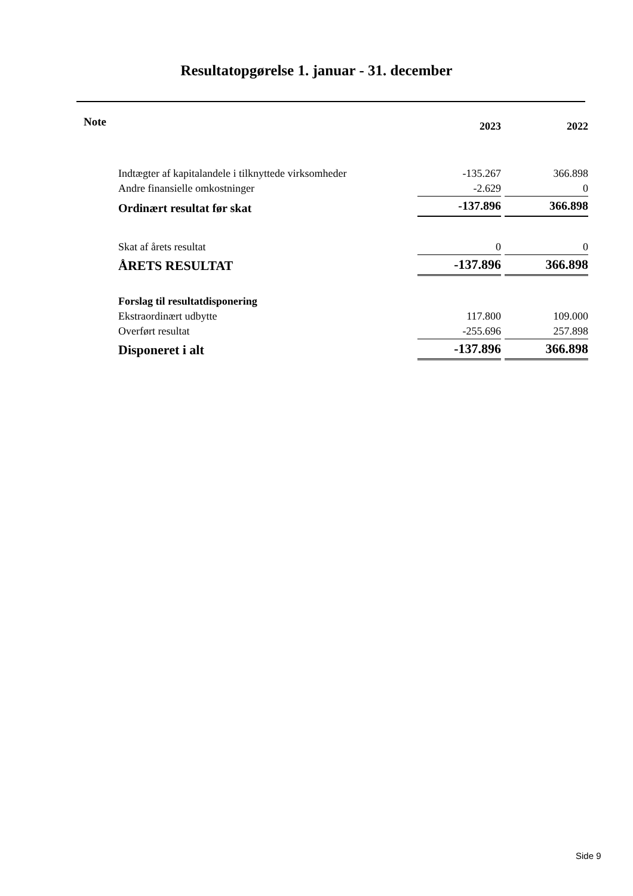Resultatopgørelse 1. januar - 31. december
| Note | | 2023 | | 2022 |
| --- | --- | --- | --- | --- |
| | Indtægter af kapitalandele i tilknyttede virksomheder | -135.267 | | 366.898 |
| | Andre finansielle omkostninger | -2.629 | | 0 |
| | Ordinært resultat før skat | -137.896 | | 366.898 |
| | Skat af årets resultat | 0 | | 0 |
| | ÅRETS RESULTAT | -137.896 | | 366.898 |
| | Forslag til resultatdisponering | | | |
| | Ekstraordinært udbytte | 117.800 | | 109.000 |
| | Overført resultat | -255.696 | | 257.898 |
| | Disponeret i alt | -137.896 | | 366.898 |
Side 9